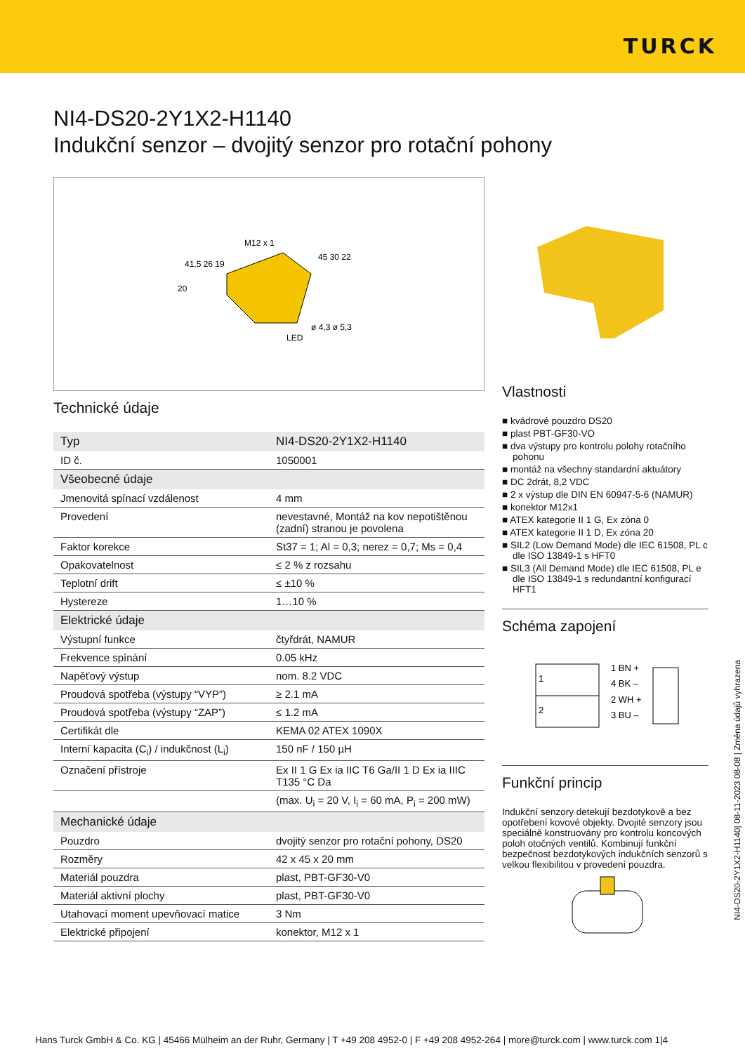TURCK
NI4-DS20-2Y1X2-H1140
Indukční senzor – dvojitý senzor pro rotační pohony
M12 x 1
41,5 26 19
45 30 22
20
ø 4,3 ø 5,3
LED
Technické údaje
| Typ | NI4-DS20-2Y1X2-H1140 |
| ID č. | 1050001 |
| Všeobecné údaje | |
| Jmenovitá spínací vzdálenost | 4 mm |
| Provedení | nevestavné, Montáž na kov nepotištěnou (zadní) stranou je povolena |
| Faktor korekce | St37 = 1; Al = 0,3; nerez = 0,7; Ms = 0,4 |
| Opakovatelnost | ≤ 2 % z rozsahu |
| Teplotní drift | ≤ ±10 % |
| Hystereze | 1…10 % |
| Elektrické údaje | |
| Výstupní funkce | čtyřdrát, NAMUR |
| Frekvence spínání | 0.05 kHz |
| Napěťový výstup | nom. 8.2 VDC |
| Proudová spotřeba (výstupy “VYP”) | ≥ 2.1 mA |
| Proudová spotřeba (výstupy “ZAP”) | ≤ 1.2 mA |
| Certifikát dle | KEMA 02 ATEX 1090X |
| Interní kapacita (C<sub>i</sub>) / indukčnost (L<sub>i</sub>) | 150 nF / 150 µH |
| Označení přístroje | Ex II 1 G Ex ia IIC T6 Ga/II 1 D Ex ia IIIC T135 °C Da |
| | (max. U<sub>i</sub> = 20 V, I<sub>i</sub> = 60 mA, P<sub>i</sub> = 200 mW) |
| Mechanické údaje | |
| Pouzdro | dvojitý senzor pro rotační pohony, DS20 |
| Rozměry | 42 x 45 x 20 mm |
| Materiál pouzdra | plast, PBT-GF30-V0 |
| Materiál aktivní plochy | plast, PBT-GF30-V0 |
| Utahovací moment upevňovací matice | 3 Nm |
| Elektrické připojení | konektor, M12 x 1 |
Vlastnosti
■ kvádrové pouzdro DS20
■ plast PBT-GF30-VO
■ dva výstupy pro kontrolu polohy rotačního pohonu
■ montáž na všechny standardní aktuátory
■ DC 2drát, 8,2 VDC
■ 2 x výstup dle DIN EN 60947-5-6 (NAMUR)
■ konektor M12x1
■ ATEX kategorie II 1 G, Ex zóna 0
■ ATEX kategorie II 1 D, Ex zóna 20
■ SIL2 (Low Demand Mode) dle IEC 61508, PL c dle ISO 13849-1 s HFT0
■ SIL3 (All Demand Mode) dle IEC 61508, PL e dle ISO 13849-1 s redundantní konfigurací HFT1
Schéma zapojení
1
2
1 BN +
4 BK –
2 WH +
3 BU –
Funkční princip
Indukční senzory detekují bezdotykově a bez opotřebení kovové objekty. Dvojité senzory jsou speciálně konstruovány pro kontrolu koncových poloh otočných ventilů. Kombinují funkční bezpečnost bezdotykových indukčních senzorů s velkou flexibilitou v provedení pouzdra.
NI4-DS20-2Y1X2-H1140| 08-11-2023 08-08 | Změna údajů vyhrazena
Hans Turck GmbH & Co. KG | 45466 Mülheim an der Ruhr, Germany | T +49 208 4952-0 | F +49 208 4952-264 | more@turck.com | www.turck.com 1|4